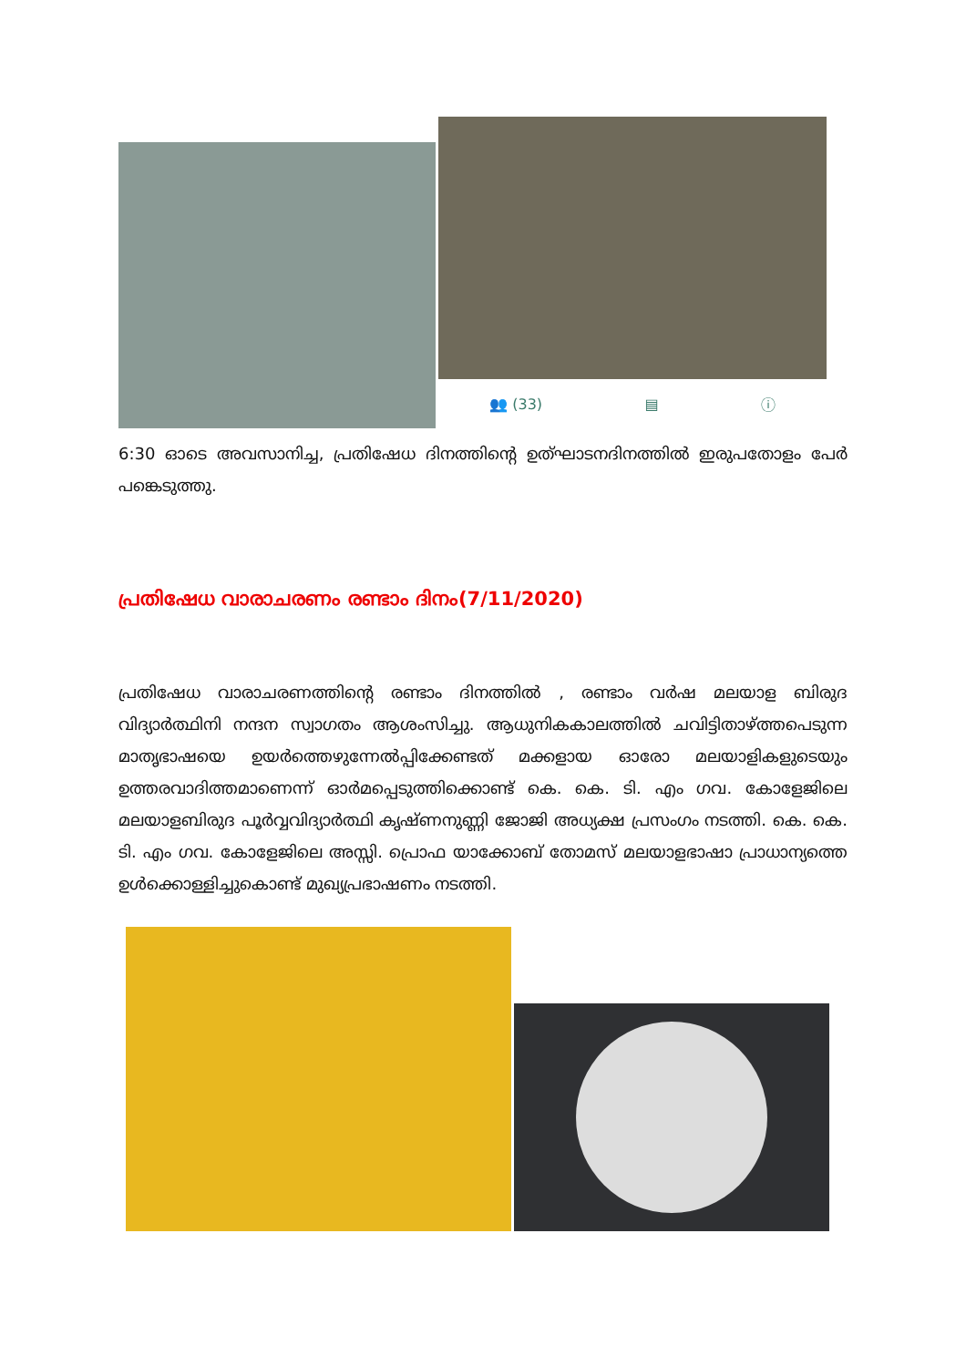👥 (33) ▤ ⓘ
6:30 ഓടെ അവസാനിച്ച, പ്രതിഷേധ ദിനത്തിന്റെ ഉത്ഘാടനദിനത്തിൽ ഇരുപതോളം പേർ പങ്കെടുത്തു.
പ്രതിഷേധ വാരാചരണം രണ്ടാം ദിനം(7/11/2020)
പ്രതിഷേധ വാരാചരണത്തിന്റെ രണ്ടാം ദിനത്തിൽ , രണ്ടാം വർഷ മലയാള ബിരുദ വിദ്യാർത്ഥിനി നന്ദന സ്വാഗതം ആശംസിച്ചു. ആധുനികകാലത്തിൽ ചവിട്ടിതാഴ്ത്തപെടുന്ന മാതൃഭാഷയെ ഉയർത്തെഴുന്നേൽപ്പിക്കേണ്ടത് മക്കളായ ഓരോ മലയാളികളുടെയും ഉത്തരവാദിത്തമാണെന്ന് ഓർമപ്പെടുത്തിക്കൊണ്ട് കെ. കെ. ടി. എം ഗവ. കോളേജിലെ മലയാളബിരുദ പൂർവ്വവിദ്യാർത്ഥി കൃഷ്ണനുണ്ണി ജോജി അധ്യക്ഷ പ്രസംഗം നടത്തി. കെ. കെ. ടി. എം ഗവ. കോളേജിലെ അസ്സി. പ്രൊഫ യാക്കോബ് തോമസ് മലയാളഭാഷാ പ്രാധാന്യത്തെ ഉൾക്കൊള്ളിച്ചുകൊണ്ട് മുഖ്യപ്രഭാഷണം നടത്തി.